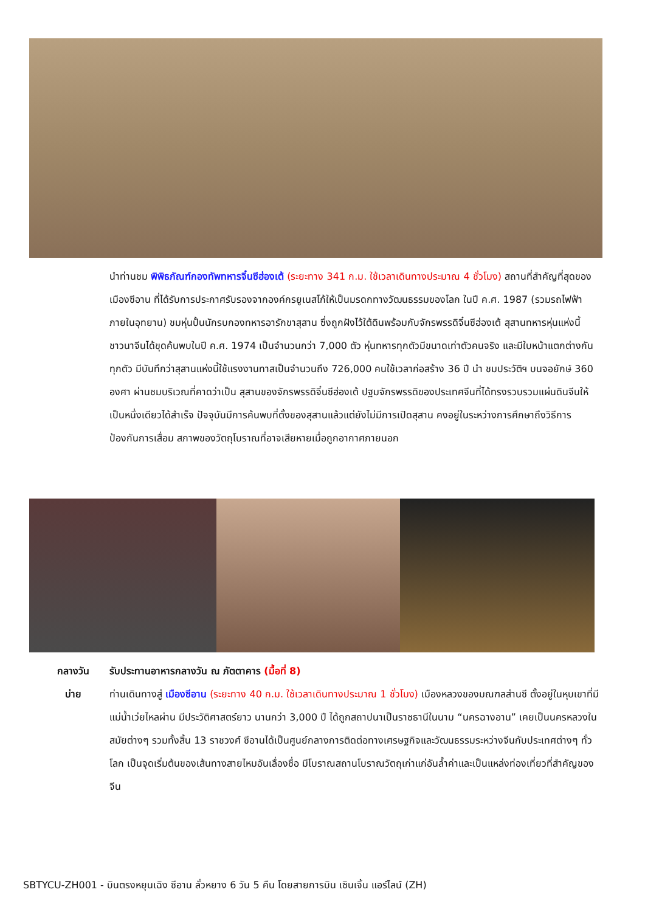นำท่านชม พิพิธภัณฑ์กองทัพทหารจิ๋นซีฮ่องเต้ (ระยะทาง 341 ก.ม. ใช้เวลาเดินทางประมาณ 4 ชั่วโมง) สถานที่สำคัญที่สุดของเมืองซีอาน ที่ได้รับการประกาศรับรองจากองค์กรยูเนสโก้ให้เป็นมรดกทางวัฒนธรรมของโลก ในปี ค.ศ. 1987 (รวมรถไฟฟ้าภายในอุทยาน) ชมหุ่นปั้นนักรบกองทหารอารักขาสุสาน ซึ่งถูกฝังไว้ใต้ดินพร้อมกับจักรพรรดิจิ๋นซีฮ่องเต้ สุสานทหารหุ่นแห่งนี้ชาวนาจีนได้ขุดค้นพบในปี ค.ศ. 1974 เป็นจำนวนกว่า 7,000 ตัว หุ่นทหารทุกตัวมีขนาดเท่าตัวคนจริง และมีใบหน้าแตกต่างกันทุกตัว มีบันทึกว่าสุสานแห่งนี้ใช้แรงงานทาสเป็นจำนวนถึง 726,000 คนใช้เวลาก่อสร้าง 36 ปี นำ ชมประวัติฯ บนจอยักษ์ 360 องศา ผ่านชมบริเวณที่คาดว่าเป็น สุสานของจักรพรรดิจิ๋นซีฮ่องเต้ ปฐมจักรพรรดิของประเทศจีนที่ได้ทรงรวบรวมแผ่นดินจีนให้เป็นหนึ่งเดียวได้สำเร็จ ปัจจุบันมีการค้นพบที่ตั้งของสุสานแล้วแต่ยังไม่มีการเปิดสุสาน คงอยู่ในระหว่างการศึกษาถึงวิธีการป้องกันการเสื่อม สภาพของวัตถุโบราณที่อาจเสียหายเมื่อถูกอากาศภายนอก
กลางวัน รับประทานอาหารกลางวัน ณ ภัตตาคาร (มื้อที่ 8)
บ่าย ท่านเดินทางสู่ เมืองซีอาน (ระยะทาง 40 ก.ม. ใช้เวลาเดินทางประมาณ 1 ชั่วโมง) เมืองหลวงของมณฑลส่านซี ตั้งอยู่ในหุบเขาที่มีแม่น้ำเว่ยไหลผ่าน มีประวัติศาสตร์ยาว นานกว่า 3,000 ปี ได้ถูกสถาปนาเป็นราชธานีในนาม “นครฉางอาน” เคยเป็นนครหลวงในสมัยต่างๆ รวมทั้งสิ้น 13 ราชวงศ์ ซีอานได้เป็นศูนย์กลางการติดต่อทางเศรษฐกิจและวัฒนธรรมระหว่างจีนกับประเทศต่างๆ ทั่วโลก เป็นจุดเริ่มต้นของเส้นทางสายไหมอันเลื่องชื่อ มีโบราณสถานโบราณวัตถุเก่าแก่อันล้ำค่าและเป็นแหล่งท่องเที่ยวที่สำคัญของจีน
SBTYCU-ZH001 - บินตรงหยุนเฉิง ซีอาน ลั่วหยาง 6 วัน 5 คืน โดยสายการบิน เซินเจิ้น แอร์ไลน์ (ZH)